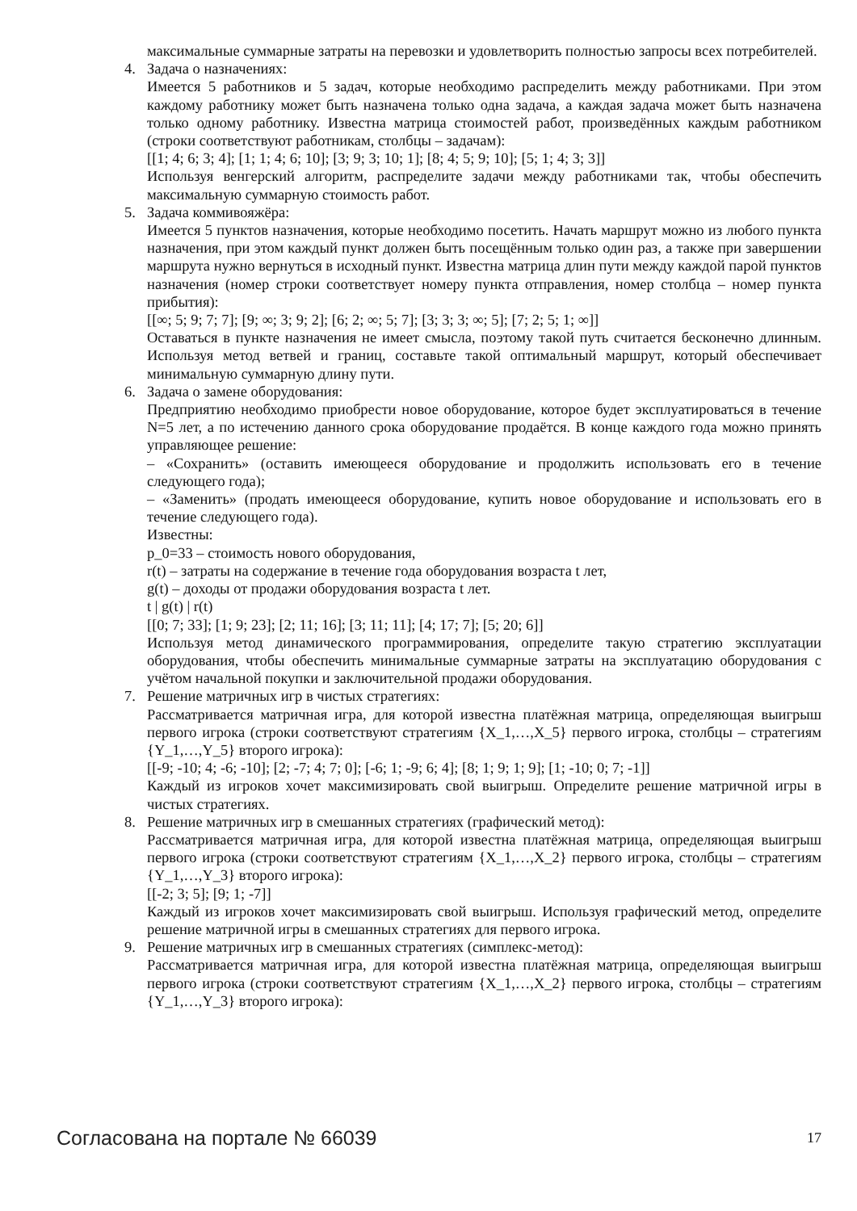максимальные суммарные затраты на перевозки и удовлетворить полностью запросы всех потребителей.
4. Задача о назначениях:
Имеется 5 работников и 5 задач, которые необходимо распределить между работниками. При этом каждому работнику может быть назначена только одна задача, а каждая задача может быть назначена только одному работнику. Известна матрица стоимостей работ, произведённых каждым работником (строки соответствуют работникам, столбцы – задачам):
[[1; 4; 6; 3; 4]; [1; 1; 4; 6; 10]; [3; 9; 3; 10; 1]; [8; 4; 5; 9; 10]; [5; 1; 4; 3; 3]]
Используя венгерский алгоритм, распределите задачи между работниками так, чтобы обеспечить максимальную суммарную стоимость работ.
5. Задача коммивояжёра:
Имеется 5 пунктов назначения, которые необходимо посетить. Начать маршрут можно из любого пункта назначения, при этом каждый пункт должен быть посещённым только один раз, а также при завершении маршрута нужно вернуться в исходный пункт. Известна матрица длин пути между каждой парой пунктов назначения (номер строки соответствует номеру пункта отправления, номер столбца – номер пункта прибытия):
[[∞; 5; 9; 7; 7]; [9; ∞; 3; 9; 2]; [6; 2; ∞; 5; 7]; [3; 3; 3; ∞; 5]; [7; 2; 5; 1; ∞]]
Оставаться в пункте назначения не имеет смысла, поэтому такой путь считается бесконечно длинным. Используя метод ветвей и границ, составьте такой оптимальный маршрут, который обеспечивает минимальную суммарную длину пути.
6. Задача о замене оборудования:
Предприятию необходимо приобрести новое оборудование, которое будет эксплуатироваться в течение N=5 лет, а по истечению данного срока оборудование продаётся. В конце каждого года можно принять управляющее решение:
– «Сохранить» (оставить имеющееся оборудование и продолжить использовать его в течение следующего года);
– «Заменить» (продать имеющееся оборудование, купить новое оборудование и использовать его в течение следующего года).
Известны:
p_0=33 – стоимость нового оборудования,
r(t) – затраты на содержание в течение года оборудования возраста t лет,
g(t) – доходы от продажи оборудования возраста t лет.
t | g(t) | r(t)
[[0; 7; 33]; [1; 9; 23]; [2; 11; 16]; [3; 11; 11]; [4; 17; 7]; [5; 20; 6]]
Используя метод динамического программирования, определите такую стратегию эксплуатации оборудования, чтобы обеспечить минимальные суммарные затраты на эксплуатацию оборудования с учётом начальной покупки и заключительной продажи оборудования.
7. Решение матричных игр в чистых стратегиях:
Рассматривается матричная игра, для которой известна платёжная матрица, определяющая выигрыш первого игрока (строки соответствуют стратегиям {X_1,…,X_5} первого игрока, столбцы – стратегиям {Y_1,…,Y_5} второго игрока):
[[-9; -10; 4; -6; -10]; [2; -7; 4; 7; 0]; [-6; 1; -9; 6; 4]; [8; 1; 9; 1; 9]; [1; -10; 0; 7; -1]]
Каждый из игроков хочет максимизировать свой выигрыш. Определите решение матричной игры в чистых стратегиях.
8. Решение матричных игр в смешанных стратегиях (графический метод):
Рассматривается матричная игра, для которой известна платёжная матрица, определяющая выигрыш первого игрока (строки соответствуют стратегиям {X_1,…,X_2} первого игрока, столбцы – стратегиям {Y_1,…,Y_3} второго игрока):
[[-2; 3; 5]; [9; 1; -7]]
Каждый из игроков хочет максимизировать свой выигрыш. Используя графический метод, определите решение матричной игры в смешанных стратегиях для первого игрока.
9. Решение матричных игр в смешанных стратегиях (симплекс-метод):
Рассматривается матричная игра, для которой известна платёжная матрица, определяющая выигрыш первого игрока (строки соответствуют стратегиям {X_1,…,X_2} первого игрока, столбцы – стратегиям {Y_1,…,Y_3} второго игрока):
Согласована на портале № 66039 17